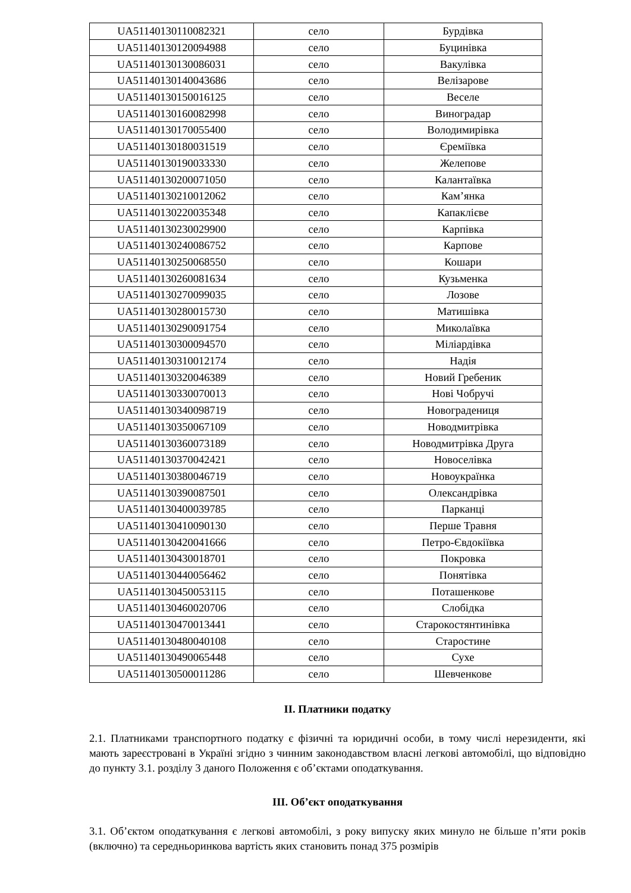| UA51140130110082321 | село | Бурдівка |
| UA51140130120094988 | село | Буцинівка |
| UA51140130130086031 | село | Вакулівка |
| UA51140130140043686 | село | Велізарове |
| UA51140130150016125 | село | Веселе |
| UA51140130160082998 | село | Виноградар |
| UA51140130170055400 | село | Володимирівка |
| UA51140130180031519 | село | Єреміївка |
| UA51140130190033330 | село | Желепове |
| UA51140130200071050 | село | Калантаївка |
| UA51140130210012062 | село | Кам’янка |
| UA51140130220035348 | село | Капаклієве |
| UA51140130230029900 | село | Карпівка |
| UA51140130240086752 | село | Карпове |
| UA51140130250068550 | село | Кошари |
| UA51140130260081634 | село | Кузьменка |
| UA51140130270099035 | село | Лозове |
| UA51140130280015730 | село | Матишівка |
| UA51140130290091754 | село | Миколаївка |
| UA51140130300094570 | село | Міліардівка |
| UA51140130310012174 | село | Надія |
| UA51140130320046389 | село | Новий Гребеник |
| UA51140130330070013 | село | Нові Чобручі |
| UA51140130340098719 | село | Новоградениця |
| UA51140130350067109 | село | Новодмитрівка |
| UA51140130360073189 | село | Новодмитрівка Друга |
| UA51140130370042421 | село | Новоселівка |
| UA51140130380046719 | село | Новоукраїнка |
| UA51140130390087501 | село | Олександрівка |
| UA51140130400039785 | село | Парканці |
| UA51140130410090130 | село | Перше Травня |
| UA51140130420041666 | село | Петро-Євдокіївка |
| UA51140130430018701 | село | Покровка |
| UA51140130440056462 | село | Понятівка |
| UA51140130450053115 | село | Поташенкове |
| UA51140130460020706 | село | Слобідка |
| UA51140130470013441 | село | Старокостянтинівка |
| UA51140130480040108 | село | Старостине |
| UA51140130490065448 | село | Сухе |
| UA51140130500011286 | село | Шевченкове |
ІІ. Платники податку
2.1. Платниками транспортного податку є фізичні та юридичні особи, в тому числі нерезиденти, які мають зареєстровані в Україні згідно з чинним законодавством власні легкові автомобілі, що відповідно до пункту 3.1. розділу 3 даного Положення є об’єктами оподаткування.
ІІІ. Об’єкт оподаткування
3.1. Об’єктом оподаткування є легкові автомобілі, з року випуску яких минуло не більше п’яти років (включно) та середньоринкова вартість яких становить понад 375 розмірів